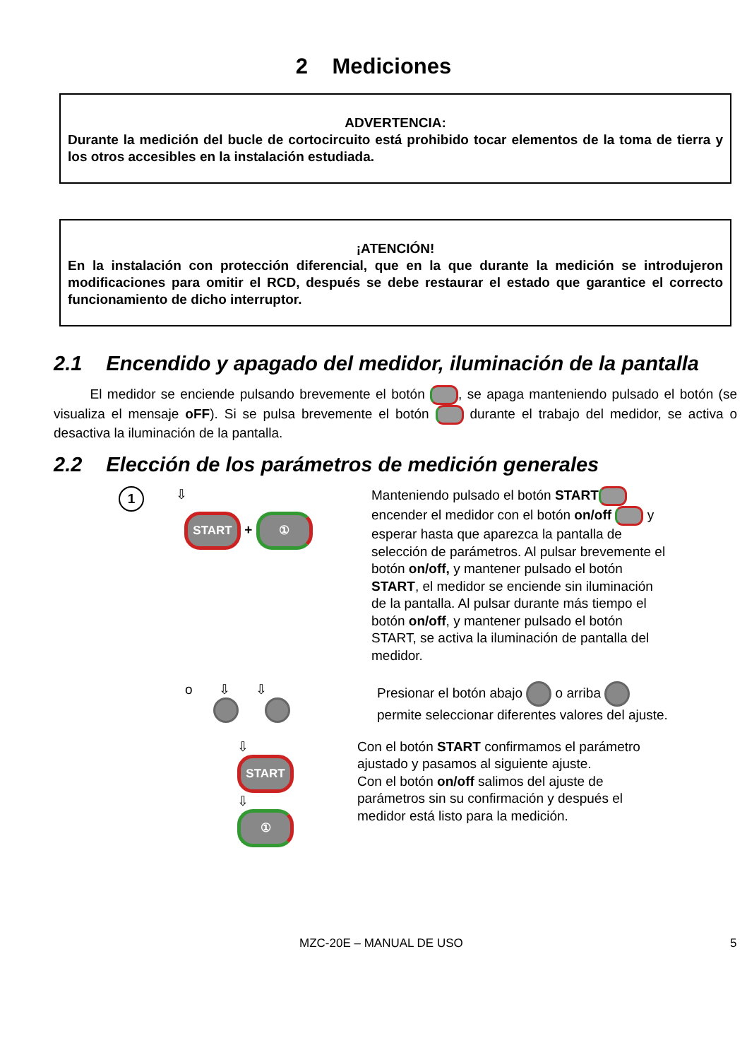2 Mediciones
ADVERTENCIA:
Durante la medición del bucle de cortocircuito está prohibido tocar elementos de la toma de tierra y los otros accesibles en la instalación estudiada.
¡ATENCIÓN!
En la instalación con protección diferencial, que en la que durante la medición se introdujeron modificaciones para omitir el RCD, después se debe restaurar el estado que garantice el correcto funcionamiento de dicho interruptor.
2.1 Encendido y apagado del medidor, iluminación de la pantalla
El medidor se enciende pulsando brevemente el botón , se apaga manteniendo pulsado el botón (se visualiza el mensaje oFF). Si se pulsa brevemente el botón durante el trabajo del medidor, se activa o desactiva la iluminación de la pantalla.
2.2 Elección de los parámetros de medición generales
1 ⇩
START + ①
Manteniendo pulsado el botón START encender el medidor con el botón on/off y esperar hasta que aparezca la pantalla de selección de parámetros. Al pulsar brevemente el botón on/off, y mantener pulsado el botón START, el medidor se enciende sin iluminación de la pantalla. Al pulsar durante más tiempo el botón on/off, y mantener pulsado el botón START, se activa la iluminación de pantalla del medidor.
o ⇩ ⇩
Presionar el botón abajo o arriba permite seleccionar diferentes valores del ajuste.
⇩
START
⇩
①
Con el botón START confirmamos el parámetro ajustado y pasamos al siguiente ajuste.
Con el botón on/off salimos del ajuste de parámetros sin su confirmación y después el medidor está listo para la medición.
MZC-20E – MANUAL DE USO 5